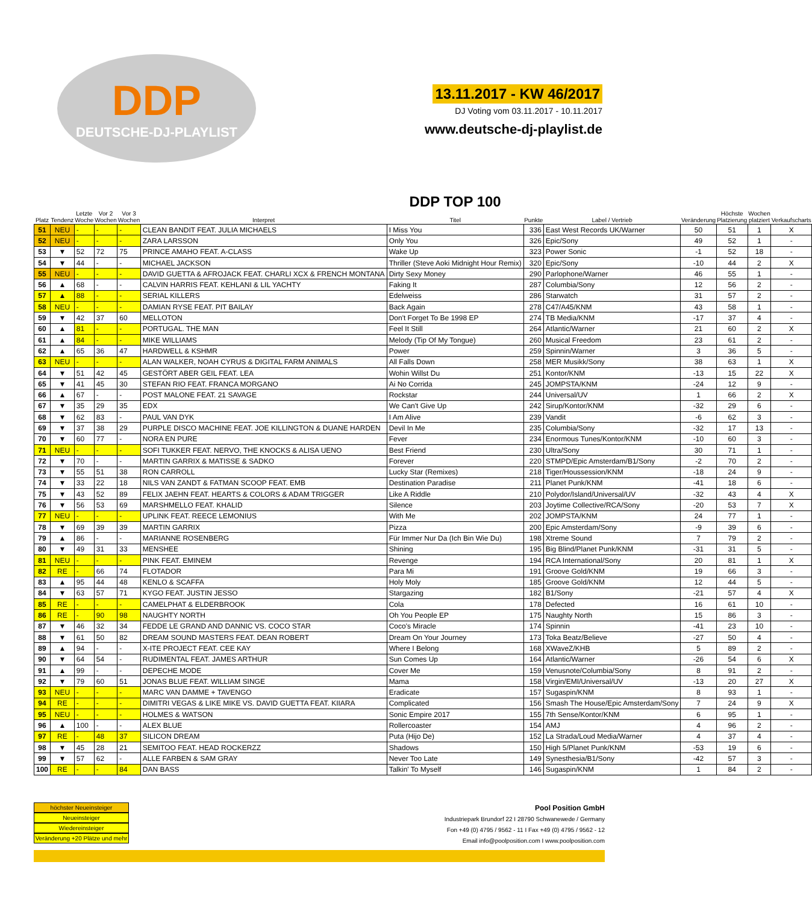DDP
DEUTSCHE-DJ-PLAYLIST
13.11.2017 - KW 46/2017
DJ Voting vom 03.11.2017 - 10.11.2017
www.deutsche-dj-playlist.de
| Platz | Tendenz | Letzte Woche | Vor 2 Wochen | Vor 3 Wochen | Interpret | DDP TOP 100 Titel | Punkte | Label / Vertrieb | Veränderung | Höchste Platzierung | Wochen platziert | Verkaufscharts |
| --- | --- | --- | --- | --- | --- | --- | --- | --- | --- | --- | --- | --- |
| 51 | NEU | - | - | - | CLEAN BANDIT FEAT. JULIA MICHAELS | I Miss You | 336 | East West Records UK/Warner | 50 | 51 | 1 | X |
| 52 | NEU | - | - | - | ZARA LARSSON | Only You | 326 | Epic/Sony | 49 | 52 | 1 | - |
| 53 | ▼ | 52 | 72 | 75 | PRINCE AMAHO FEAT. A-CLASS | Wake Up | 323 | Power Sonic | -1 | 52 | 18 | - |
| 54 | ▼ | 44 | - | - | MICHAEL JACKSON | Thriller (Steve Aoki Midnight Hour Remix) | 320 | Epic/Sony | -10 | 44 | 2 | X |
| 55 | NEU | - | - | - | DAVID GUETTA & AFROJACK FEAT. CHARLI XCX & FRENCH MONTANA | Dirty Sexy Money | 290 | Parlophone/Warner | 46 | 55 | 1 | - |
| 56 | ▲ | 68 | - | - | CALVIN HARRIS FEAT. KEHLANI & LIL YACHTY | Faking It | 287 | Columbia/Sony | 12 | 56 | 2 | - |
| 57 | ▲ | 88 | - | - | SERIAL KILLERS | Edelweiss | 286 | Starwatch | 31 | 57 | 2 | - |
| 58 | NEU | - | - | - | DAMIAN RYSE FEAT. PIT BAILAY | Back Again | 278 | C47/A45/KNM | 43 | 58 | 1 | - |
| 59 | ▼ | 42 | 37 | 60 | MELLOTON | Don't Forget To Be 1998 EP | 274 | TB Media/KNM | -17 | 37 | 4 | - |
| 60 | ▲ | 81 | - | - | PORTUGAL. THE MAN | Feel It Still | 264 | Atlantic/Warner | 21 | 60 | 2 | X |
| 61 | ▲ | 84 | - | - | MIKE WILLIAMS | Melody (Tip Of My Tongue) | 260 | Musical Freedom | 23 | 61 | 2 | - |
| 62 | ▲ | 65 | 36 | 47 | HARDWELL & KSHMR | Power | 259 | Spinnin/Warner | 3 | 36 | 5 | - |
| 63 | NEU | - | - | - | ALAN WALKER, NOAH CYRUS & DIGITAL FARM ANIMALS | All Falls Down | 258 | MER Musikk/Sony | 38 | 63 | 1 | X |
| 64 | ▼ | 51 | 42 | 45 | GESTÖRT ABER GEIL FEAT. LEA | Wohin Willst Du | 251 | Kontor/KNM | -13 | 15 | 22 | X |
| 65 | ▼ | 41 | 45 | 30 | STEFAN RIO FEAT. FRANCA MORGANO | Ai No Corrida | 245 | JOMPSTA/KNM | -24 | 12 | 9 | - |
| 66 | ▲ | 67 | - | - | POST MALONE FEAT. 21 SAVAGE | Rockstar | 244 | Universal/UV | 1 | 66 | 2 | X |
| 67 | ▼ | 35 | 29 | 35 | EDX | We Can't Give Up | 242 | Sirup/Kontor/KNM | -32 | 29 | 6 | - |
| 68 | ▼ | 62 | 83 | - | PAUL VAN DYK | I Am Alive | 239 | Vandit | -6 | 62 | 3 | - |
| 69 | ▼ | 37 | 38 | 29 | PURPLE DISCO MACHINE FEAT. JOE KILLINGTON & DUANE HARDEN | Devil In Me | 235 | Columbia/Sony | -32 | 17 | 13 | - |
| 70 | ▼ | 60 | 77 | - | NORA EN PURE | Fever | 234 | Enormous Tunes/Kontor/KNM | -10 | 60 | 3 | - |
| 71 | NEU | - | - | - | SOFI TUKKER FEAT. NERVO, THE KNOCKS & ALISA UENO | Best Friend | 230 | Ultra/Sony | 30 | 71 | 1 | - |
| 72 | ▼ | 70 | - | - | MARTIN GARRIX & MATISSE & SADKO | Forever | 220 | STMPD/Epic Amsterdam/B1/Sony | -2 | 70 | 2 | - |
| 73 | ▼ | 55 | 51 | 38 | RON CARROLL | Lucky Star (Remixes) | 218 | Tiger/Houssession/KNM | -18 | 24 | 9 | - |
| 74 | ▼ | 33 | 22 | 18 | NILS VAN ZANDT & FATMAN SCOOP FEAT. EMB | Destination Paradise | 211 | Planet Punk/KNM | -41 | 18 | 6 | - |
| 75 | ▼ | 43 | 52 | 89 | FELIX JAEHN FEAT. HEARTS & COLORS & ADAM TRIGGER | Like A Riddle | 210 | Polydor/Island/Universal/UV | -32 | 43 | 4 | X |
| 76 | ▼ | 56 | 53 | 69 | MARSHMELLO FEAT. KHALID | Silence | 203 | Joytime Collective/RCA/Sony | -20 | 53 | 7 | X |
| 77 | NEU | - | - | - | UPLINK FEAT. REECE LEMONIUS | With Me | 202 | JOMPSTA/KNM | 24 | 77 | 1 | - |
| 78 | ▼ | 69 | 39 | 39 | MARTIN GARRIX | Pizza | 200 | Epic Amsterdam/Sony | -9 | 39 | 6 | - |
| 79 | ▲ | 86 | - | - | MARIANNE ROSENBERG | Für Immer Nur Da (Ich Bin Wie Du) | 198 | Xtreme Sound | 7 | 79 | 2 | - |
| 80 | ▼ | 49 | 31 | 33 | MENSHEE | Shining | 195 | Big Blind/Planet Punk/KNM | -31 | 31 | 5 | - |
| 81 | NEU | - | - | - | PINK FEAT. EMINEM | Revenge | 194 | RCA International/Sony | 20 | 81 | 1 | X |
| 82 | RE | - | 66 | 74 | FLOTADOR | Para Mi | 191 | Groove Gold/KNM | 19 | 66 | 3 | - |
| 83 | ▲ | 95 | 44 | 48 | KENLO & SCAFFA | Holy Moly | 185 | Groove Gold/KNM | 12 | 44 | 5 | - |
| 84 | ▼ | 63 | 57 | 71 | KYGO FEAT. JUSTIN JESSO | Stargazing | 182 | B1/Sony | -21 | 57 | 4 | X |
| 85 | RE | - | - | - | CAMELPHAT & ELDERBROOK | Cola | 178 | Defected | 16 | 61 | 10 | - |
| 86 | RE | - | 90 | 98 | NAUGHTY NORTH | Oh You People EP | 175 | Naughty North | 15 | 86 | 3 | - |
| 87 | ▼ | 46 | 32 | 34 | FEDDE LE GRAND AND DANNIC VS. COCO STAR | Coco's Miracle | 174 | Spinnin | -41 | 23 | 10 | - |
| 88 | ▼ | 61 | 50 | 82 | DREAM SOUND MASTERS FEAT. DEAN ROBERT | Dream On Your Journey | 173 | Toka Beatz/Believe | -27 | 50 | 4 | - |
| 89 | ▲ | 94 | - | - | X-ITE PROJECT FEAT. CEE KAY | Where I Belong | 168 | XWaveZ/KHB | 5 | 89 | 2 | - |
| 90 | ▼ | 64 | 54 | - | RUDIMENTAL FEAT. JAMES ARTHUR | Sun Comes Up | 164 | Atlantic/Warner | -26 | 54 | 6 | X |
| 91 | ▲ | 99 | - | - | DEPECHE MODE | Cover Me | 159 | Venusnote/Columbia/Sony | 8 | 91 | 2 | - |
| 92 | ▼ | 79 | 60 | 51 | JONAS BLUE FEAT. WILLIAM SINGE | Mama | 158 | Virgin/EMI/Universal/UV | -13 | 20 | 27 | X |
| 93 | NEU | - | - | - | MARC VAN DAMME + TAVENGO | Eradicate | 157 | Sugaspin/KNM | 8 | 93 | 1 | - |
| 94 | RE | - | - | - | DIMITRI VEGAS & LIKE MIKE VS. DAVID GUETTA FEAT. KIIARA | Complicated | 156 | Smash The House/Epic Amsterdam/Sony | 7 | 24 | 9 | X |
| 95 | NEU | - | - | - | HOLMES & WATSON | Sonic Empire 2017 | 155 | 7th Sense/Kontor/KNM | 6 | 95 | 1 | - |
| 96 | ▲ | 100 | - | - | ALEX BLUE | Rollercoaster | 154 | AMJ | 4 | 96 | 2 | - |
| 97 | RE | - | 48 | 37 | SILICON DREAM | Puta (Hijo De) | 152 | La Strada/Loud Media/Warner | 4 | 37 | 4 | - |
| 98 | ▼ | 45 | 28 | 21 | SEMITOO FEAT. HEAD ROCKERZZ | Shadows | 150 | High 5/Planet Punk/KNM | -53 | 19 | 6 | - |
| 99 | ▼ | 57 | 62 | - | ALLE FARBEN & SAM GRAY | Never Too Late | 149 | Synesthesia/B1/Sony | -42 | 57 | 3 | - |
| 100 | RE | - | - | 84 | DAN BASS | Talkin' To Myself | 146 | Sugaspin/KNM | 1 | 84 | 2 | - |
höchster Neueinsteiger
Neueinsteiger
Wiedereinsteiger
Veränderung +20 Plätze und mehr
Pool Position GmbH
Industriepark Brundorf 22 I 28790 Schwanewede / Germany
Fon +49 (0) 4795 / 9562 - 11 I Fax +49 (0) 4795 / 9562 - 12
Email info@poolposition.com I www.poolposition.com